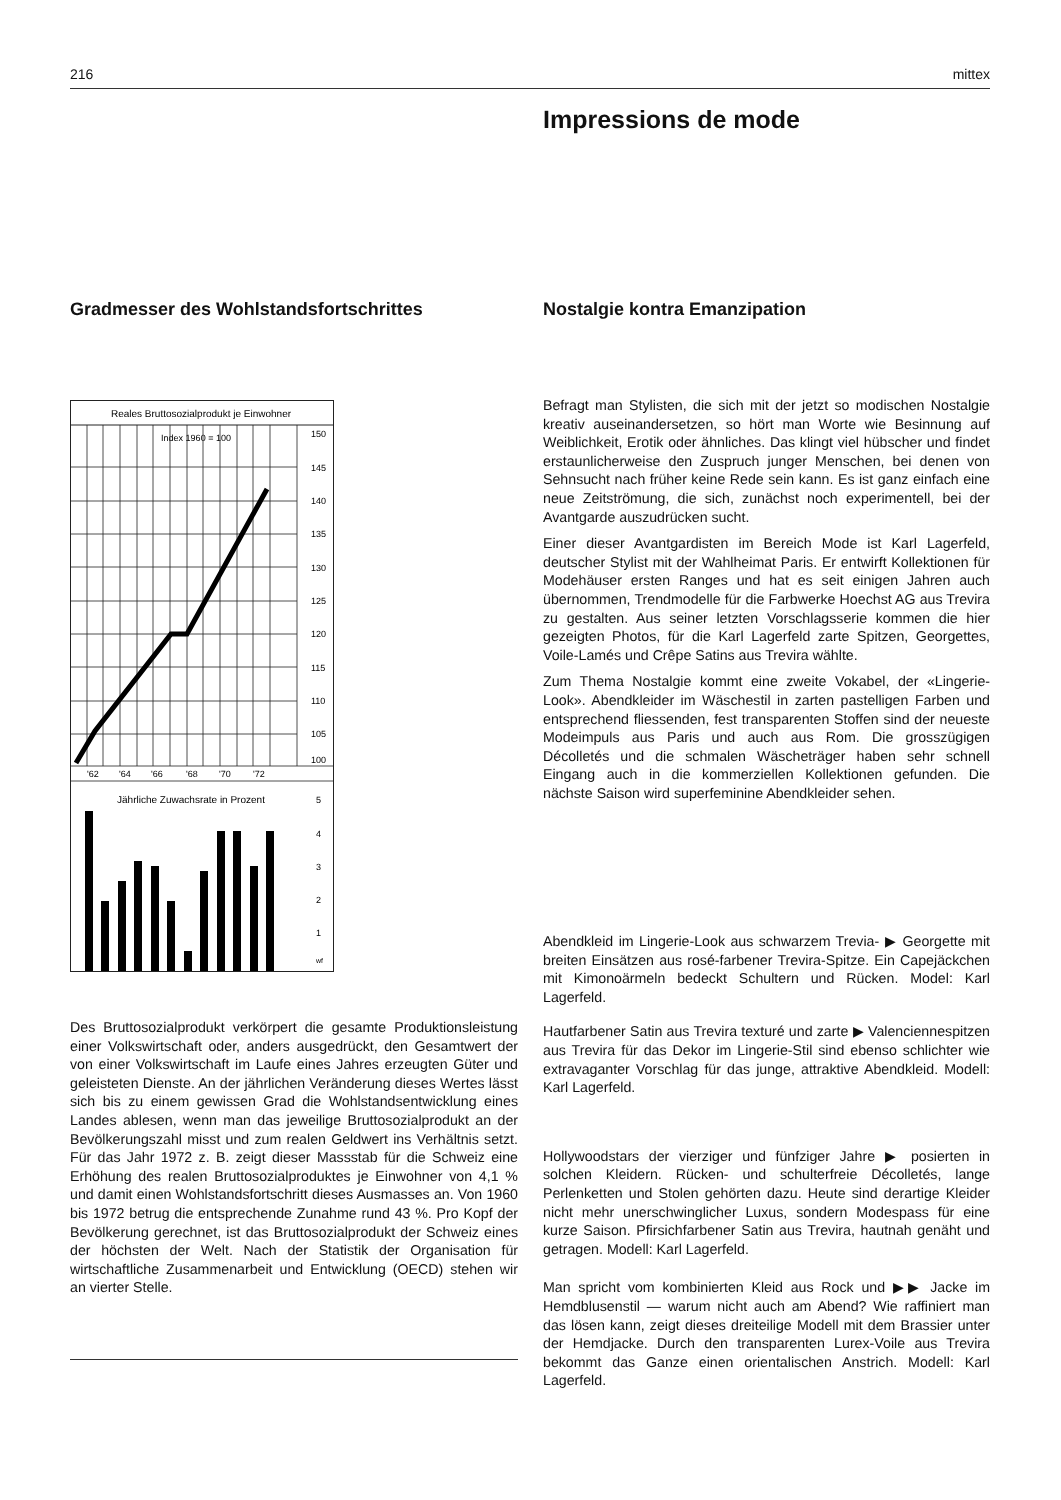216 mittex
Impressions de mode
Gradmesser des Wohlstandsfortschrittes Nostalgie kontra Emanzipation
Reales Bruttosozialprodukt je Einwohner
Index 1960 = 100
150
145
140
135
130
125
120
115
110
105
100
'62
'64
'66
'68
'70
'72
Jährliche Zuwachsrate in Prozent
5
4
3
2
1
wf
Des Bruttosozialprodukt verkörpert die gesamte Produktionsleistung einer Volkswirtschaft oder, anders ausgedrückt, den Gesamtwert der von einer Volkswirtschaft im Laufe eines Jahres erzeugten Güter und geleisteten Dienste. An der jährlichen Veränderung dieses Wertes lässt sich bis zu einem gewissen Grad die Wohlstandsentwicklung eines Landes ablesen, wenn man das jeweilige Bruttosozialprodukt an der Bevölkerungszahl misst und zum realen Geldwert ins Verhältnis setzt. Für das Jahr 1972 z. B. zeigt dieser Massstab für die Schweiz eine Erhöhung des realen Bruttosozialproduktes je Einwohner von 4,1 % und damit einen Wohlstandsfortschritt dieses Ausmasses an. Von 1960 bis 1972 betrug die entsprechende Zunahme rund 43 %. Pro Kopf der Bevölkerung gerechnet, ist das Bruttosozialprodukt der Schweiz eines der höchsten der Welt. Nach der Statistik der Organisation für wirtschaftliche Zusammenarbeit und Entwicklung (OECD) stehen wir an vierter Stelle.
Befragt man Stylisten, die sich mit der jetzt so modischen Nostalgie kreativ auseinandersetzen, so hört man Worte wie Besinnung auf Weiblichkeit, Erotik oder ähnliches. Das klingt viel hübscher und findet erstaunlicherweise den Zuspruch junger Menschen, bei denen von Sehnsucht nach früher keine Rede sein kann. Es ist ganz einfach eine neue Zeitströmung, die sich, zunächst noch experimentell, bei der Avantgarde auszudrücken sucht.
Einer dieser Avantgardisten im Bereich Mode ist Karl Lagerfeld, deutscher Stylist mit der Wahlheimat Paris. Er entwirft Kollektionen für Modehäuser ersten Ranges und hat es seit einigen Jahren auch übernommen, Trendmodelle für die Farbwerke Hoechst AG aus Trevira zu gestalten. Aus seiner letzten Vorschlagsserie kommen die hier gezeigten Photos, für die Karl Lagerfeld zarte Spitzen, Georgettes, Voile-Lamés und Crêpe Satins aus Trevira wählte.
Zum Thema Nostalgie kommt eine zweite Vokabel, der «Lingerie-Look». Abendkleider im Wäschestil in zarten pastelligen Farben und entsprechend fliessenden, fest transparenten Stoffen sind der neueste Modeimpuls aus Paris und auch aus Rom. Die grosszügigen Décolletés und die schmalen Wäscheträger haben sehr schnell Eingang auch in die kommerziellen Kollektionen gefunden. Die nächste Saison wird superfeminine Abendkleider sehen.
Abendkleid im Lingerie-Look aus schwarzem Trevia- ▶ Georgette mit breiten Einsätzen aus rosé-farbener Trevira-Spitze. Ein Capejäckchen mit Kimonoärmeln bedeckt Schultern und Rücken. Model: Karl Lagerfeld.
Hautfarbener Satin aus Trevira texturé und zarte ▶ Valenciennespitzen aus Trevira für das Dekor im Lingerie-Stil sind ebenso schlichter wie extravaganter Vorschlag für das junge, attraktive Abendkleid. Modell: Karl Lagerfeld.
Hollywoodstars der vierziger und fünfziger Jahre ▶ posierten in solchen Kleidern. Rücken- und schulterfreie Décolletés, lange Perlenketten und Stolen gehörten dazu. Heute sind derartige Kleider nicht mehr unerschwinglicher Luxus, sondern Modespass für eine kurze Saison. Pfirsichfarbener Satin aus Trevira, hautnah genäht und getragen. Modell: Karl Lagerfeld.
Man spricht vom kombinierten Kleid aus Rock und ▶▶ Jacke im Hemdblusenstil — warum nicht auch am Abend? Wie raffiniert man das lösen kann, zeigt dieses dreiteilige Modell mit dem Brassier unter der Hemdjacke. Durch den transparenten Lurex-Voile aus Trevira bekommt das Ganze einen orientalischen Anstrich. Modell: Karl Lagerfeld.